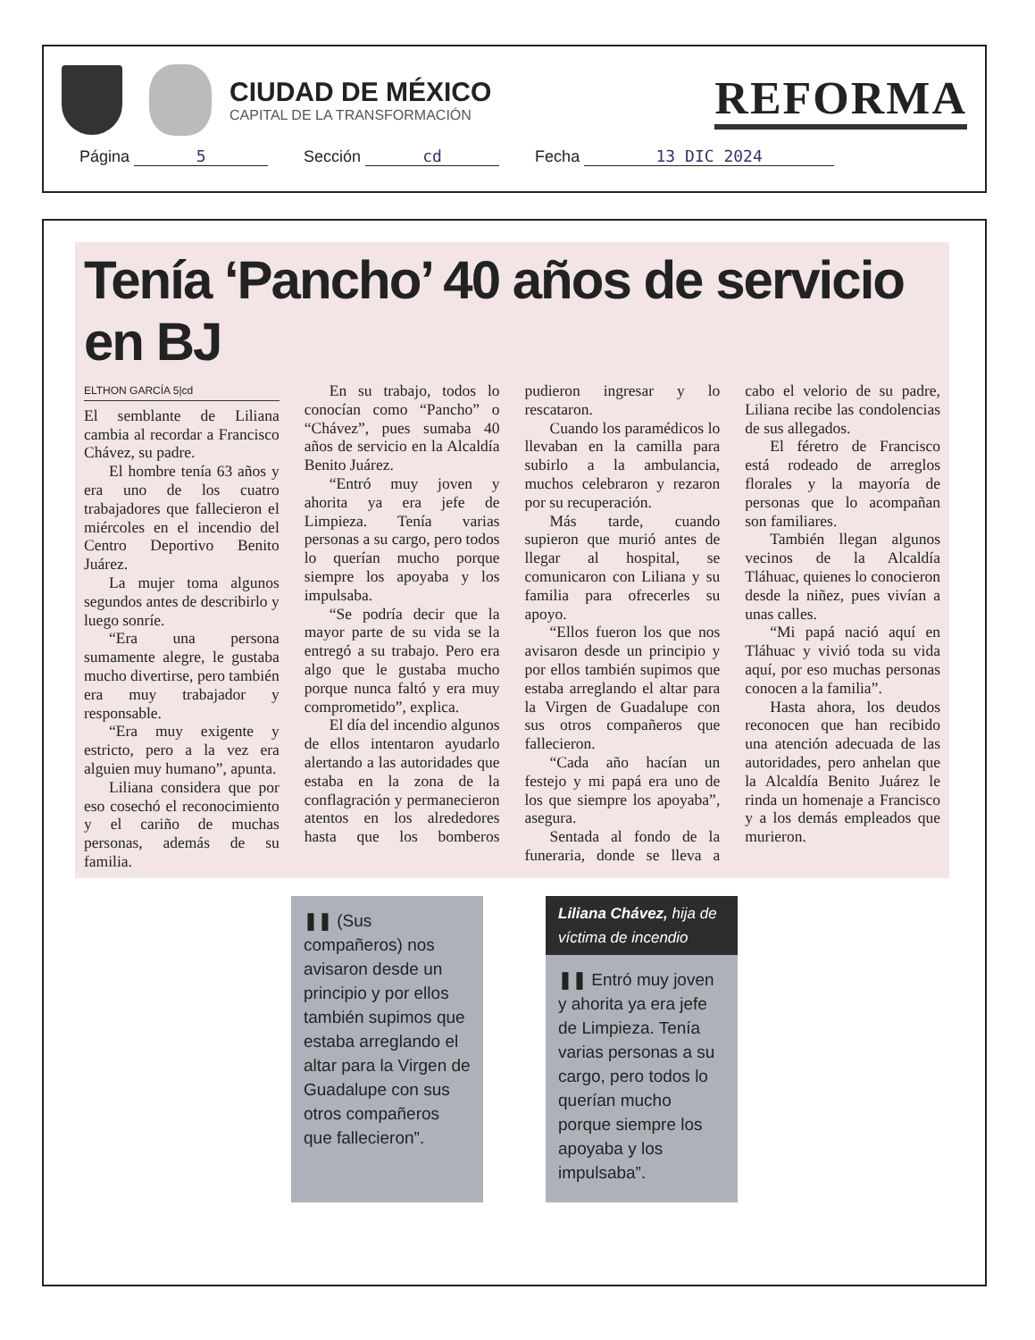CIUDAD DE MÉXICO
CAPITAL DE LA TRANSFORMACIÓN
REFORMA
Página 5 Sección cd Fecha 13 DIC 2024
Tenía ‘Pancho’ 40 años de servicio en BJ
ELTHON GARCÍA 5|cd
El semblante de Liliana cambia al recordar a Francisco Chávez, su padre.
El hombre tenía 63 años y era uno de los cuatro trabajadores que fallecieron el miércoles en el incendio del Centro Deportivo Benito Juárez.
La mujer toma algunos segundos antes de describirlo y luego sonríe.
“Era una persona sumamente alegre, le gustaba mucho divertirse, pero también era muy trabajador y responsable.
“Era muy exigente y estricto, pero a la vez era alguien muy humano”, apunta.
Liliana considera que por eso cosechó el reconocimiento y el cariño de muchas personas, además de su familia.
En su trabajo, todos lo conocían como “Pancho” o “Chávez”, pues sumaba 40 años de servicio en la Alcaldía Benito Juárez.
“Entró muy joven y ahorita ya era jefe de Limpieza. Tenía varias personas a su cargo, pero todos lo querían mucho porque siempre los apoyaba y los impulsaba.
“Se podría decir que la mayor parte de su vida se la entregó a su trabajo. Pero era algo que le gustaba mucho porque nunca faltó y era muy comprometido”, explica.
El día del incendio algunos de ellos intentaron ayudarlo alertando a las autoridades que estaba en la zona de la conflagración y permanecieron atentos en los alrededores hasta que los bomberos pudieron ingresar y lo rescataron.
Cuando los paramédicos lo llevaban en la camilla para subirlo a la ambulancia, muchos celebraron y rezaron por su recuperación.
Más tarde, cuando supieron que murió antes de llegar al hospital, se comunicaron con Liliana y su familia para ofrecerles su apoyo.
“Ellos fueron los que nos avisaron desde un principio y por ellos también supimos que estaba arreglando el altar para la Virgen de Guadalupe con sus otros compañeros que fallecieron.
“Cada año hacían un festejo y mi papá era uno de los que siempre los apoyaba”, asegura.
Sentada al fondo de la funeraria, donde se lleva a cabo el velorio de su padre, Liliana recibe las condolencias de sus allegados.
El féretro de Francisco está rodeado de arreglos florales y la mayoría de personas que lo acompañan son familiares.
También llegan algunos vecinos de la Alcaldía Tláhuac, quienes lo conocieron desde la niñez, pues vivían a unas calles.
“Mi papá nació aquí en Tláhuac y vivió toda su vida aquí, por eso muchas personas conocen a la familia”.
Hasta ahora, los deudos reconocen que han recibido una atención adecuada de las autoridades, pero anhelan que la Alcaldía Benito Juárez le rinda un homenaje a Francisco y a los demás empleados que murieron.
❚❚ (Sus compañeros) nos avisaron desde un principio y por ellos también supimos que estaba arreglando el altar para la Virgen de Guadalupe con sus otros compañeros que fallecieron”.
Liliana Chávez, hija de víctima de incendio
❚❚ Entró muy joven y ahorita ya era jefe de Limpieza. Tenía varias personas a su cargo, pero todos lo querían mucho porque siempre los apoyaba y los impulsaba”.